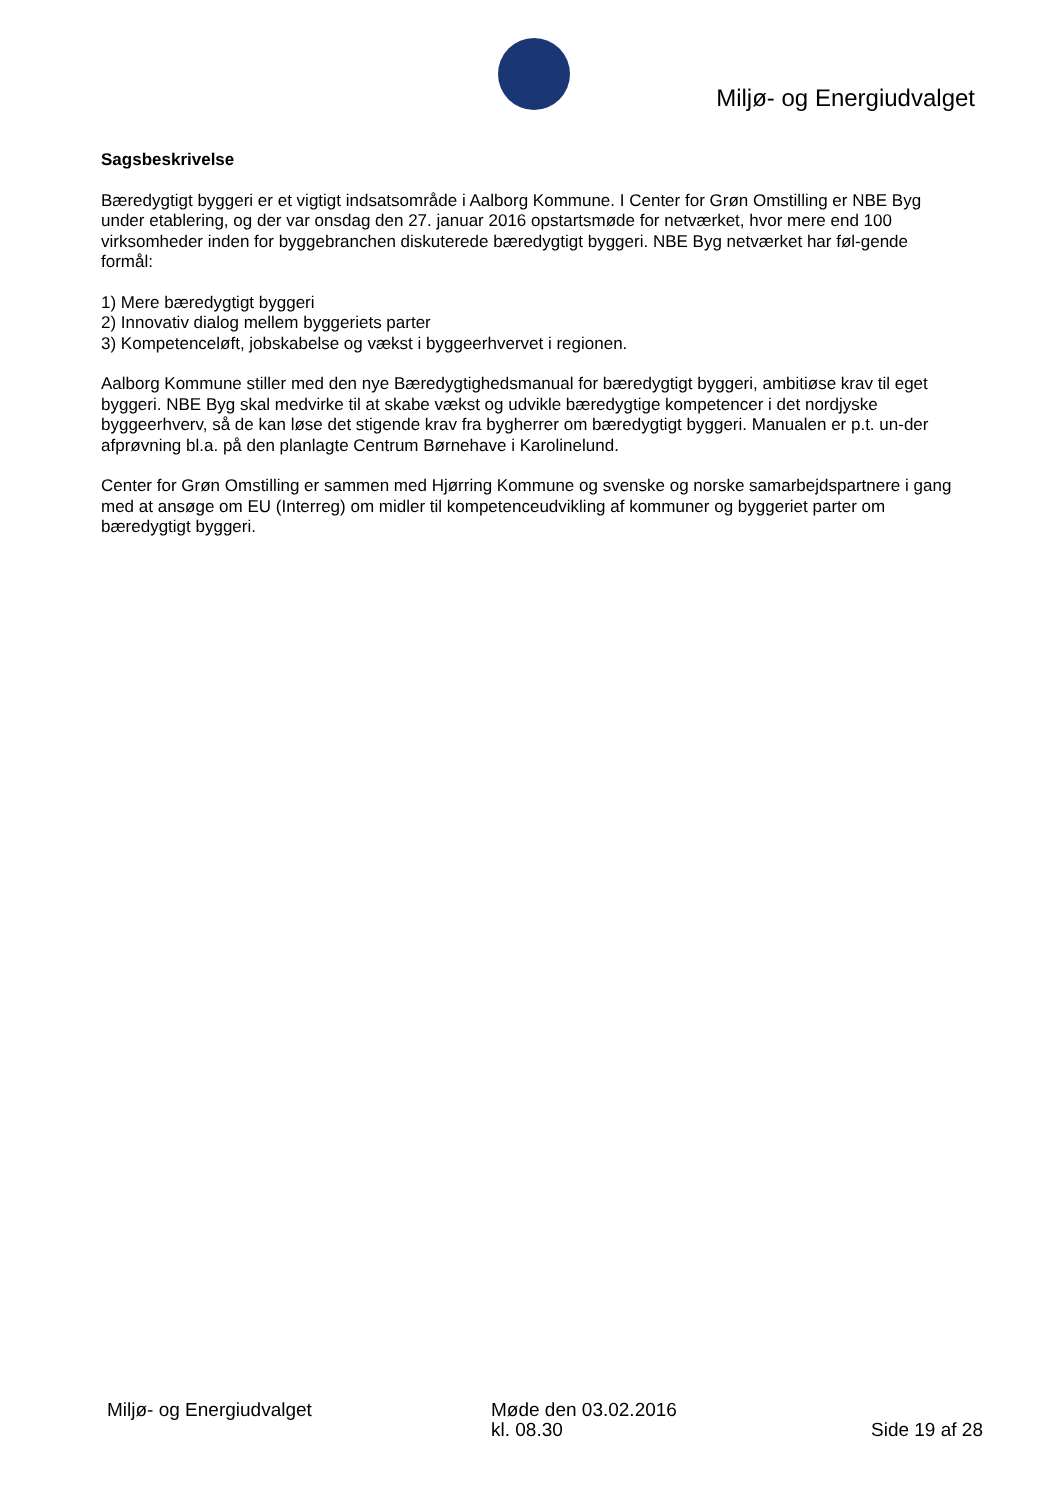Miljø- og Energiudvalget
Sagsbeskrivelse
Bæredygtigt byggeri er et vigtigt indsatsområde i Aalborg Kommune. I Center for Grøn Omstilling er NBE Byg under etablering, og der var onsdag den 27. januar 2016 opstartsmøde for netværket, hvor mere end 100 virksomheder inden for byggebranchen diskuterede bæredygtigt byggeri. NBE Byg netværket har føl-gende formål:
1) Mere bæredygtigt byggeri
2) Innovativ dialog mellem byggeriets parter
3) Kompetenceløft, jobskabelse og vækst i byggeerhvervet i regionen.
Aalborg Kommune stiller med den nye Bæredygtighedsmanual for bæredygtigt byggeri, ambitiøse krav til eget byggeri. NBE Byg skal medvirke til at skabe vækst og udvikle bæredygtige kompetencer i det nordjyske byggeerhverv, så de kan løse det stigende krav fra bygherrer om bæredygtigt byggeri. Manualen er p.t. un-der afprøvning bl.a. på den planlagte Centrum Børnehave i Karolinelund.
Center for Grøn Omstilling er sammen med Hjørring Kommune og svenske og norske samarbejdspartnere i gang med at ansøge om EU (Interreg) om midler til kompetenceudvikling af kommuner og byggeriet parter om bæredygtigt byggeri.
Miljø- og Energiudvalget Møde den 03.02.2016
kl. 08.30
Side 19 af 28